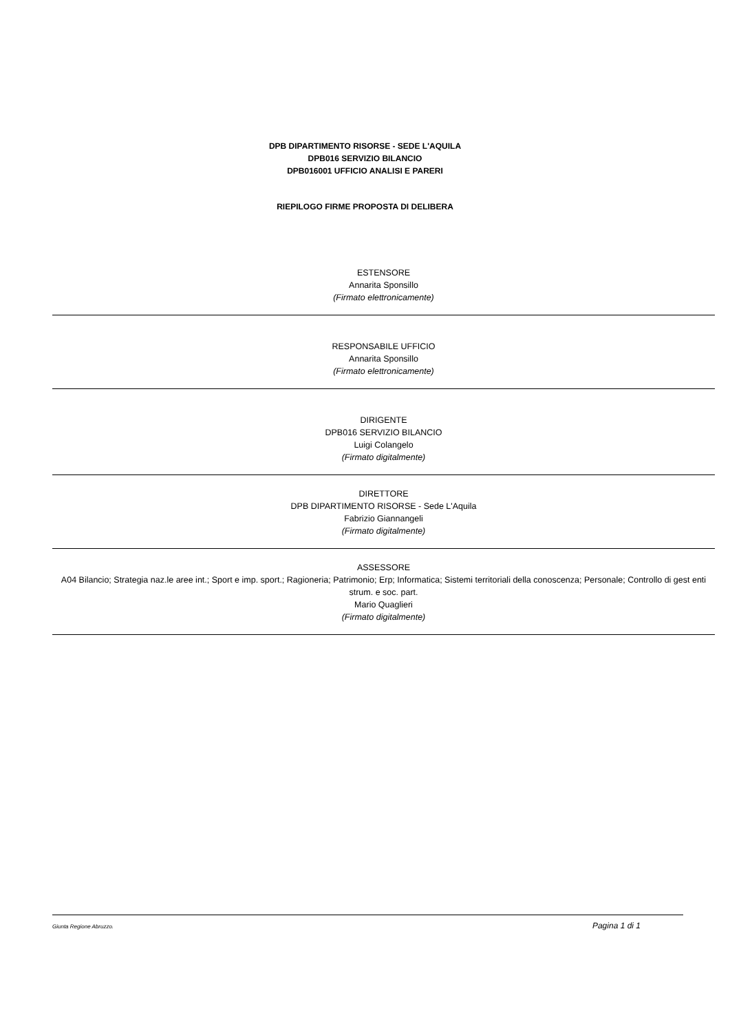DPB DIPARTIMENTO RISORSE - SEDE L'AQUILA
DPB016 SERVIZIO BILANCIO
DPB016001 UFFICIO ANALISI E PARERI
RIEPILOGO FIRME PROPOSTA DI DELIBERA
ESTENSORE
Annarita Sponsillo
(Firmato elettronicamente)
RESPONSABILE UFFICIO
Annarita Sponsillo
(Firmato elettronicamente)
DIRIGENTE
DPB016 SERVIZIO BILANCIO
Luigi Colangelo
(Firmato digitalmente)
DIRETTORE
DPB DIPARTIMENTO RISORSE - Sede L'Aquila
Fabrizio Giannangeli
(Firmato digitalmente)
ASSESSORE
A04 Bilancio; Strategia naz.le aree int.; Sport e imp. sport.; Ragioneria; Patrimonio; Erp; Informatica; Sistemi territoriali della conoscenza; Personale; Controllo di gest enti strum. e soc. part.
Mario Quaglieri
(Firmato digitalmente)
Giunta Regione Abruzzo. Pagina 1 di 1